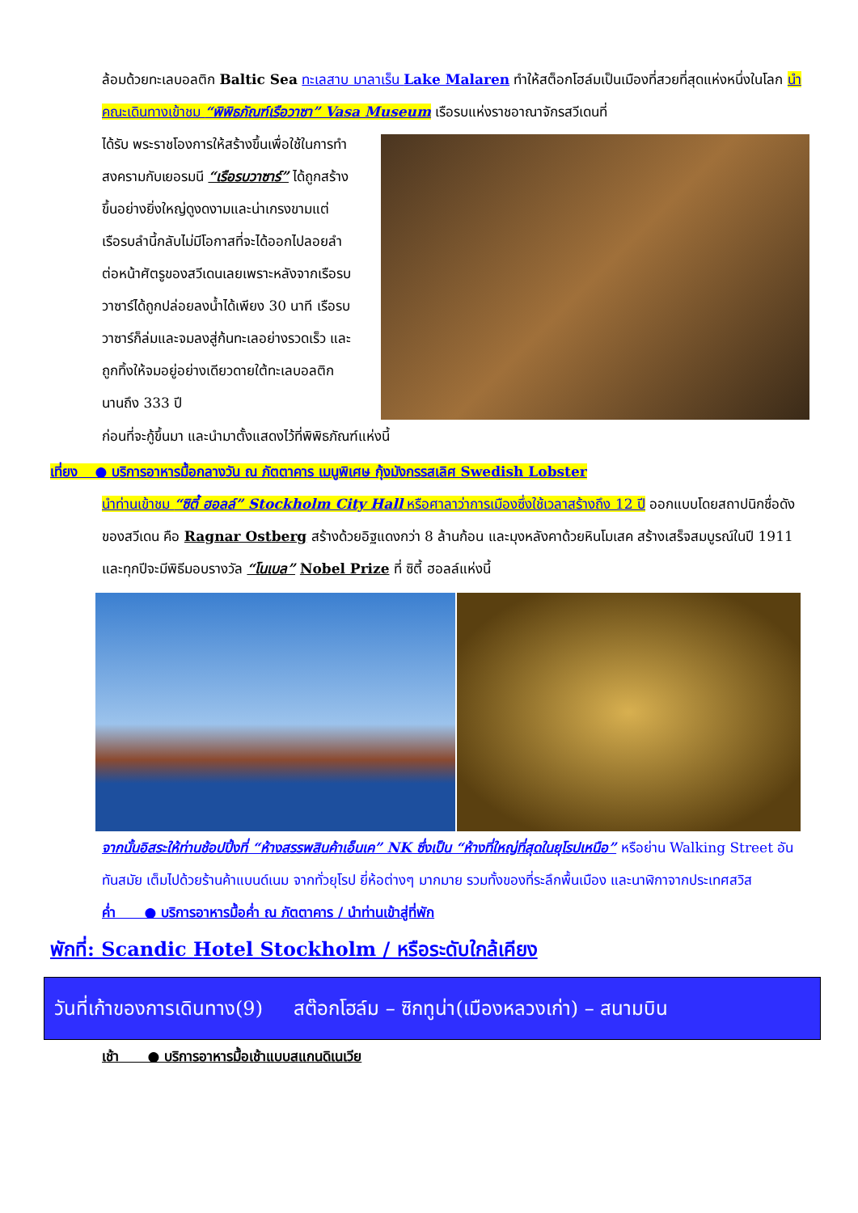ล้อมด้วยทะเลบอลติก Baltic Sea ทะเลสาบ มาลาเร็น Lake Malaren ทำให้สต็อกโฮล์มเป็นเมืองที่สวยที่สุดแห่งหนึ่งในโลก นำคณะเดินทางเข้าชม “พิพิธภัณฑ์เรือวาซา” Vasa Museum เรือรบแห่งราชอาณาจักรสวีเดนที่
ได้รับ พระราชโองการให้สร้างขึ้นเพื่อใช้ในการทำสงครามกับเยอรมนี “เรือรบวาซาร์” ได้ถูกสร้างขึ้นอย่างยิ่งใหญ่ดูงดงามและน่าเกรงขามแต่เรือรบลำนี้กลับไม่มีโอกาสที่จะได้ออกไปลอยลำต่อหน้าศัตรูของสวีเดนเลยเพราะหลังจากเรือรบวาซาร์ได้ถูกปล่อยลงน้ำได้เพียง 30 นาที เรือรบวาซาร์ก็ล่มและจมลงสู่ก้นทะเลอย่างรวดเร็ว และถูกทิ้งให้จมอยู่อย่างเดียวดายใต้ทะเลบอลติกนานถึง 333 ปี
ก่อนที่จะกู้ขึ้นมา และนำมาตั้งแสดงไว้ที่พิพิธภัณฑ์แห่งนี้
เที่ยง ● บริการอาหารมื้อกลางวัน ณ ภัตตาคาร เมนูพิเศษ กุ้งมังกรรสเลิศ Swedish Lobster
นำท่านเข้าชม “ซิตี้ ฮอลล์” Stockholm City Hall หรือศาลาว่าการเมืองซึ่งใช้เวลาสร้างถึง 12 ปี ออกแบบโดยสถาปนิกชื่อดังของสวีเดน คือ Ragnar Ostberg สร้างด้วยอิฐแดงกว่า 8 ล้านก้อน และมุงหลังคาด้วยหินโมเสค สร้างเสร็จสมบูรณ์ในปี 1911 และทุกปีจะมีพิธีมอบรางวัล “โนเบล” Nobel Prize ที่ ซิตี้ ฮอลล์แห่งนี้
จากนั้นอิสระให้ท่านช้อปปิ้งที่ “ห้างสรรพสินค้าเอ็นเค” NK ซึ่งเป็น “ห้างที่ใหญ่ที่สุดในยุโรปเหนือ” หรือย่าน Walking Street อันทันสมัย เต็มไปด้วยร้านค้าแบนด์เนม จากทั่วยุโรป ยี่ห้อต่างๆ มากมาย รวมทั้งของที่ระลึกพื้นเมือง และนาฬิกาจากประเทศสวิส
ค่ำ ● บริการอาหารมื้อค่ำ ณ ภัตตาคาร / นำท่านเข้าสู่ที่พัก
พักที่: Scandic Hotel Stockholm / หรือระดับใกล้เคียง
วันที่เก้าของการเดินทาง(9) สต๊อกโฮล์ม – ซิกทูน่า(เมืองหลวงเก่า) – สนามบิน
เช้า ● บริการอาหารมื้อเช้าแบบสแกนดิเนเวีย